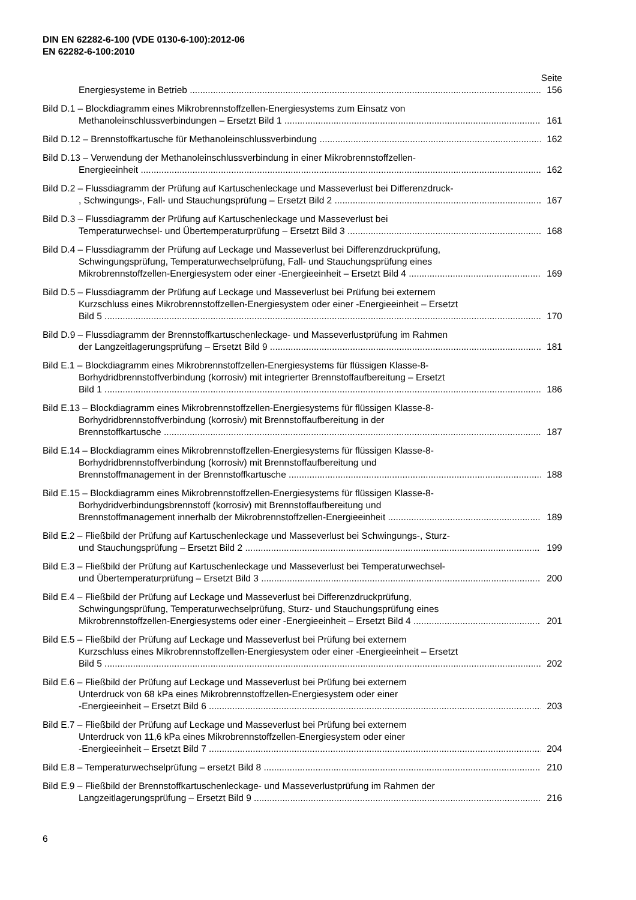DIN EN 62282-6-100 (VDE 0130-6-100):2012-06
EN 62282-6-100:2010
Seite
Energiesysteme in Betrieb 156
Bild D.1 – Blockdiagramm eines Mikrobrennstoffzellen-Energiesystems zum Einsatz von
Methanoleinschlussverbindungen – Ersetzt Bild 1 161
Bild D.12 – Brennstoffkartusche für Methanoleinschlussverbindung 162
Bild D.13 – Verwendung der Methanoleinschlussverbindung in einer Mikrobrennstoffzellen-
Energieeinheit 162
Bild D.2 – Flussdiagramm der Prüfung auf Kartuschenleckage und Masseverlust bei Differenzdruck-
, Schwingungs-, Fall- und Stauchungsprüfung – Ersetzt Bild 2 167
Bild D.3 – Flussdiagramm der Prüfung auf Kartuschenleckage und Masseverlust bei
Temperaturwechsel- und Übertemperaturprüfung – Ersetzt Bild 3 168
Bild D.4 – Flussdiagramm der Prüfung auf Leckage und Masseverlust bei Differenzdruckprüfung,
Schwingungsprüfung, Temperaturwechselprüfung, Fall- und Stauchungsprüfung eines
Mikrobrennstoffzellen-Energiesystem oder einer -Energieeinheit – Ersetzt Bild 4 169
Bild D.5 – Flussdiagramm der Prüfung auf Leckage und Masseverlust bei Prüfung bei externem
Kurzschluss eines Mikrobrennstoffzellen-Energiesystem oder einer -Energieeinheit – Ersetzt
Bild 5 170
Bild D.9 – Flussdiagramm der Brennstoffkartuschenleckage- und Masseverlustprüfung im Rahmen
der Langzeitlagerungsprüfung – Ersetzt Bild 9 181
Bild E.1 – Blockdiagramm eines Mikrobrennstoffzellen-Energiesystems für flüssigen Klasse-8-
Borhydridbrennstoffverbindung (korrosiv) mit integrierter Brennstoffaufbereitung – Ersetzt
Bild 1 186
Bild E.13 – Blockdiagramm eines Mikrobrennstoffzellen-Energiesystems für flüssigen Klasse-8-
Borhydridbrennstoffverbindung (korrosiv) mit Brennstoffaufbereitung in der
Brennstoffkartusche 187
Bild E.14 – Blockdiagramm eines Mikrobrennstoffzellen-Energiesystems für flüssigen Klasse-8-
Borhydridbrennstoffverbindung (korrosiv) mit Brennstoffaufbereitung und
Brennstoffmanagement in der Brennstoffkartusche 188
Bild E.15 – Blockdiagramm eines Mikrobrennstoffzellen-Energiesystems für flüssigen Klasse-8-
Borhydridverbindungsbrennstoff (korrosiv) mit Brennstoffaufbereitung und
Brennstoffmanagement innerhalb der Mikrobrennstoffzellen-Energieeinheit 189
Bild E.2 – Fließbild der Prüfung auf Kartuschenleckage und Masseverlust bei Schwingungs-, Sturz-
und Stauchungsprüfung – Ersetzt Bild 2 199
Bild E.3 – Fließbild der Prüfung auf Kartuschenleckage und Masseverlust bei Temperaturwechsel-
und Übertemperaturprüfung – Ersetzt Bild 3 200
Bild E.4 – Fließbild der Prüfung auf Leckage und Masseverlust bei Differenzdruckprüfung,
Schwingungsprüfung, Temperaturwechselprüfung, Sturz- und Stauchungsprüfung eines
Mikrobrennstoffzellen-Energiesystems oder einer -Energieeinheit – Ersetzt Bild 4 201
Bild E.5 – Fließbild der Prüfung auf Leckage und Masseverlust bei Prüfung bei externem
Kurzschluss eines Mikrobrennstoffzellen-Energiesystem oder einer -Energieeinheit – Ersetzt
Bild 5 202
Bild E.6 – Fließbild der Prüfung auf Leckage und Masseverlust bei Prüfung bei externem
Unterdruck von 68 kPa eines Mikrobrennstoffzellen-Energiesystem oder einer
-Energieeinheit – Ersetzt Bild 6 203
Bild E.7 – Fließbild der Prüfung auf Leckage und Masseverlust bei Prüfung bei externem
Unterdruck von 11,6 kPa eines Mikrobrennstoffzellen-Energiesystem oder einer
-Energieeinheit – Ersetzt Bild 7 204
Bild E.8 – Temperaturwechselprüfung – ersetzt Bild 8 210
Bild E.9 – Fließbild der Brennstoffkartuschenleckage- und Masseverlustprüfung im Rahmen der
Langzeitlagerungsprüfung – Ersetzt Bild 9 216
6